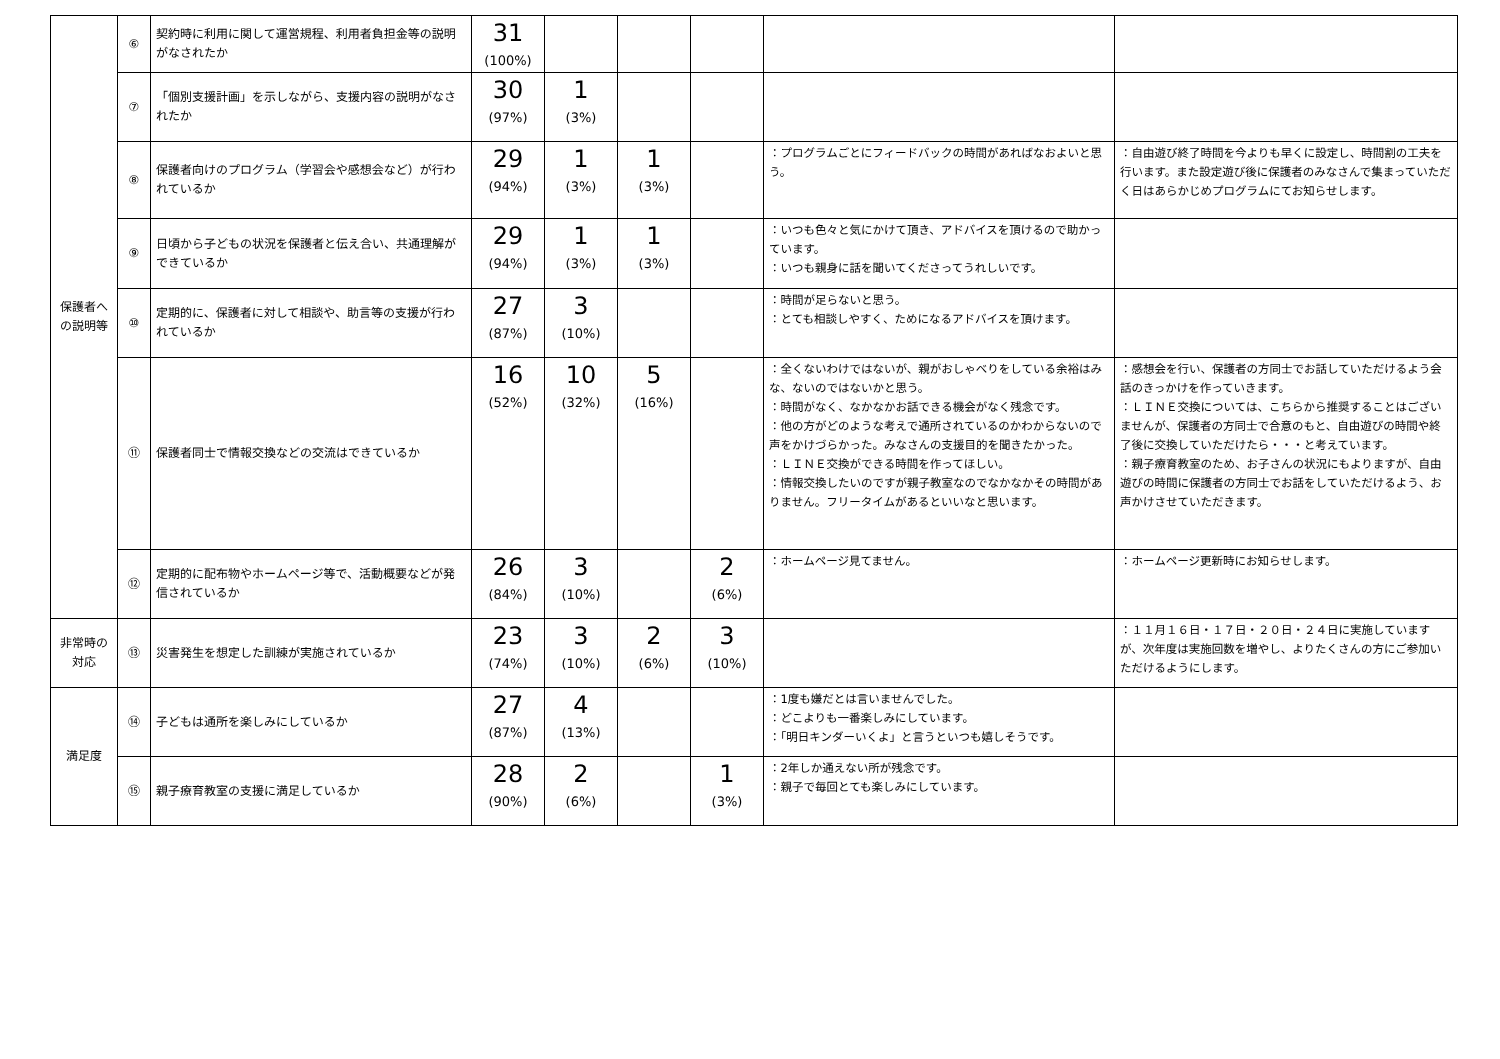| 保護者への説明等 | ⑥ | 契約時に利用に関して運営規程、利用者負担金等の説明がなされたか | 31 (100%) | | | | | |
| | ⑦ | 「個別支援計画」を示しながら、支援内容の説明がなされたか | 30 (97%) | 1 (3%) | | | | |
| | ⑧ | 保護者向けのプログラム（学習会や感想会など）が行われているか | 29 (94%) | 1 (3%) | 1 (3%) | | ：プログラムごとにフィードバックの時間があればなおよいと思う。 | ：自由遊び終了時間を今よりも早くに設定し、時間割の工夫を行います。また設定遊び後に保護者のみなさんで集まっていただく日はあらかじめプログラムにてお知らせします。 |
| | ⑨ | 日頃から子どもの状況を保護者と伝え合い、共通理解ができているか | 29 (94%) | 1 (3%) | 1 (3%) | | ：いつも色々と気にかけて頂き、アドバイスを頂けるので助かっています。 ：いつも親身に話を聞いてくださってうれしいです。 | |
| | ⑩ | 定期的に、保護者に対して相談や、助言等の支援が行われているか | 27 (87%) | 3 (10%) | | | ：時間が足らないと思う。 ：とても相談しやすく、ためになるアドバイスを頂けます。 | |
| | ⑪ | 保護者同士で情報交換などの交流はできているか | 16 (52%) | 10 (32%) | 5 (16%) | | ：全くないわけではないが、親がおしゃべりをしている余裕はみな、ないのではないかと思う。 ：時間がなく、なかなかお話できる機会がなく残念です。 ：他の方がどのような考えで通所されているのかわからないので声をかけづらかった。みなさんの支援目的を聞きたかった。 ：ＬＩＮＥ交換ができる時間を作ってほしい。 ：情報交換したいのですが親子教室なのでなかなかその時間がありません。フリータイムがあるといいなと思います。 | ：感想会を行い、保護者の方同士でお話していただけるよう会話のきっかけを作っていきます。 ：ＬＩＮＥ交換については、こちらから推奨することはございませんが、保護者の方同士で合意のもと、自由遊びの時間や終了後に交換していただけたら・・・と考えています。 ：親子療育教室のため、お子さんの状況にもよりますが、自由遊びの時間に保護者の方同士でお話をしていただけるよう、お声かけさせていただきます。 |
| | ⑫ | 定期的に配布物やホームページ等で、活動概要などが発信されているか | 26 (84%) | 3 (10%) | | 2 (6%) | ：ホームページ見てません。 | ：ホームページ更新時にお知らせします。 |
| 非常時の対応 | ⑬ | 災害発生を想定した訓練が実施されているか | 23 (74%) | 3 (10%) | 2 (6%) | 3 (10%) | | ：１１月１６日・１７日・２０日・２４日に実施していますが、次年度は実施回数を増やし、よりたくさんの方にご参加いただけるようにします。 |
| 満足度 | ⑭ | 子どもは通所を楽しみにしているか | 27 (87%) | 4 (13%) | | | ：1度も嫌だとは言いませんでした。 ：どこよりも一番楽しみにしています。 ：「明日キンダーいくよ」と言うといつも嬉しそうです。 | |
| | ⑮ | 親子療育教室の支援に満足しているか | 28 (90%) | 2 (6%) | | 1 (3%) | ：2年しか通えない所が残念です。 ：親子で毎回とても楽しみにしています。 | |